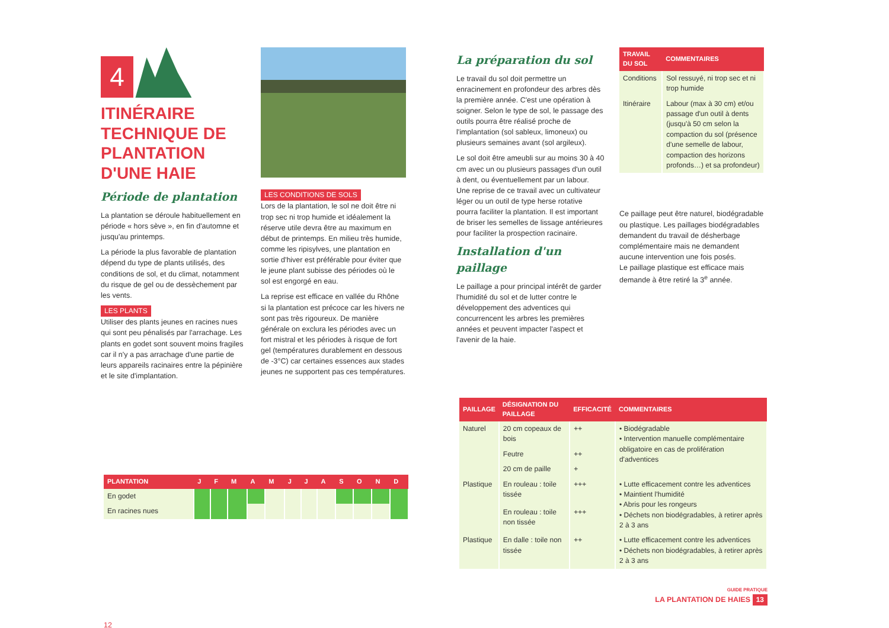4
ITINÉRAIRE TECHNIQUE DE PLANTATION D'UNE HAIE
Période de plantation
La plantation se déroule habituellement en période « hors sève », en fin d'automne et jusqu'au printemps.
La période la plus favorable de plantation dépend du type de plants utilisés, des conditions de sol, et du climat, notamment du risque de gel ou de dessèchement par les vents.
LES PLANTS
Utiliser des plants jeunes en racines nues qui sont peu pénalisés par l'arrachage. Les plants en godet sont souvent moins fragiles car il n'y a pas arrachage d'une partie de leurs appareils racinaires entre la pépinière et le site d'implantation.
LES CONDITIONS DE SOLS
Lors de la plantation, le sol ne doit être ni trop sec ni trop humide et idéalement la réserve utile devra être au maximum en début de printemps. En milieu très humide, comme les ripisylves, une plantation en sortie d'hiver est préférable pour éviter que le jeune plant subisse des périodes où le sol est engorgé en eau.
La reprise est efficace en vallée du Rhône si la plantation est précoce car les hivers ne sont pas très rigoureux. De manière générale on exclura les périodes avec un fort mistral et les périodes à risque de fort gel (températures durablement en dessous de -3°C) car certaines essences aux stades jeunes ne supportent pas ces températures.
La préparation du sol
Le travail du sol doit permettre un enracinement en profondeur des arbres dès la première année. C'est une opération à soigner. Selon le type de sol, le passage des outils pourra être réalisé proche de l'implantation (sol sableux, limoneux) ou plusieurs semaines avant (sol argileux).
Le sol doit être ameubli sur au moins 30 à 40 cm avec un ou plusieurs passages d'un outil à dent, ou éventuellement par un labour. Une reprise de ce travail avec un cultivateur léger ou un outil de type herse rotative pourra faciliter la plantation. Il est important de briser les semelles de lissage antérieures pour faciliter la prospection racinaire.
Installation d'un paillage
Le paillage a pour principal intérêt de garder l'humidité du sol et de lutter contre le développement des adventices qui concurrencent les arbres les premières années et peuvent impacter l'aspect et l'avenir de la haie.
| TRAVAIL DU SOL | COMMENTAIRES |
| --- | --- |
| Conditions | Sol ressuyé, ni trop sec et ni trop humide |
| Itinéraire | Labour (max à 30 cm) et/ou passage d'un outil à dents (jusqu'à 50 cm selon la compaction du sol (présence d'une semelle de labour, compaction des horizons profonds…) et sa profondeur) |
Ce paillage peut être naturel, biodégradable ou plastique. Les paillages biodégradables demandent du travail de désherbage complémentaire mais ne demandent aucune intervention une fois posés.
Le paillage plastique est efficace mais demande à être retiré la 3<sup>e</sup> année.
| PLANTATION | J | F | M | A | M | J | J | A | S | O | N | D |
| --- | --- | --- | --- | --- | --- | --- | --- | --- | --- | --- | --- | --- |
| En godet | | | | | | | | | | | | |
| En racines nues | | | | | | | | | | | | |
12
| PAILLAGE | DÉSIGNATION DU PAILLAGE | EFFICACITÉ | COMMENTAIRES |
| --- | --- | --- | --- |
| Naturel | 20 cm copeaux de bois | ++ | • Biodégradable • Intervention manuelle complémentaire obligatoire en cas de prolifération d'adventices |
| | Feutre | ++ | |
| | 20 cm de paille | + | |
| Plastique | En rouleau : toile tissée | +++ | • Lutte efficacement contre les adventices • Maintient l'humidité • Abris pour les rongeurs • Déchets non biodégradables, à retirer après 2 à 3 ans |
| | En rouleau : toile non tissée | +++ | |
| Plastique | En dalle : toile non tissée | ++ | • Lutte efficacement contre les adventices • Déchets non biodégradables, à retirer après 2 à 3 ans |
GUIDE PRATIQUE
LA PLANTATION DE HAIES 13